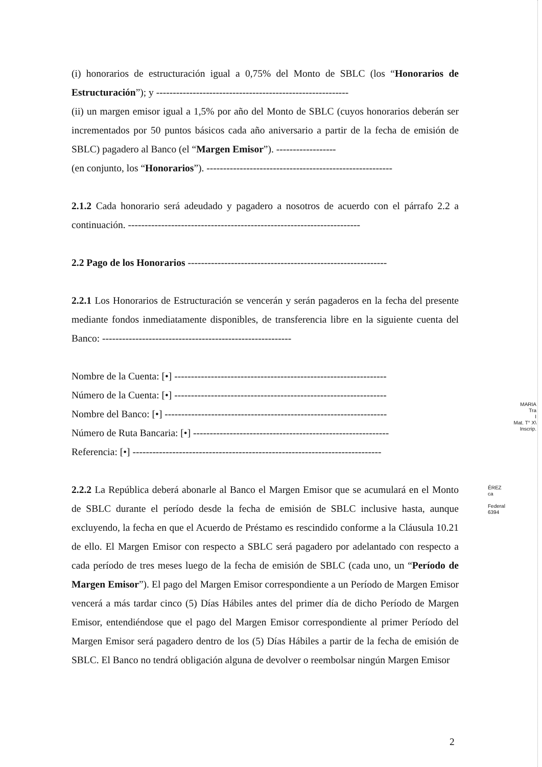(i) honorarios de estructuración igual a 0,75% del Monto de SBLC (los “Honorarios de Estructuración”); y ----------------------------------------------------------
(ii) un margen emisor igual a 1,5% por año del Monto de SBLC (cuyos honorarios deberán ser incrementados por 50 puntos básicos cada año aniversario a partir de la fecha de emisión de SBLC) pagadero al Banco (el “Margen Emisor”). ------------------
(en conjunto, los “Honorarios”). --------------------------------------------------------
2.1.2 Cada honorario será adeudado y pagadero a nosotros de acuerdo con el párrafo 2.2 a continuación. ----------------------------------------------------------------------
2.2 Pago de los Honorarios ------------------------------------------------------------
2.2.1 Los Honorarios de Estructuración se vencerán y serán pagaderos en la fecha del presente mediante fondos inmediatamente disponibles, de transferencia libre en la siguiente cuenta del Banco: ---------------------------------------------------------
Nombre de la Cuenta: [•] ----------------------------------------------------------------
Número de la Cuenta: [•] ----------------------------------------------------------------
Nombre del Banco: [•] -------------------------------------------------------------------
Número de Ruta Bancaria: [•] -----------------------------------------------------------
Referencia: [•] ---------------------------------------------------------------------------
2.2.2 La República deberá abonarle al Banco el Margen Emisor que se acumulará en el Monto de SBLC durante el período desde la fecha de emisión de SBLC inclusive hasta, aunque excluyendo, la fecha en que el Acuerdo de Préstamo es rescindido conforme a la Cláusula 10.21 de ello. El Margen Emisor con respecto a SBLC será pagadero por adelantado con respecto a cada período de tres meses luego de la fecha de emisión de SBLC (cada uno, un “Período de Margen Emisor”). El pago del Margen Emisor correspondiente a un Período de Margen Emisor vencerá a más tardar cinco (5) Días Hábiles antes del primer día de dicho Período de Margen Emisor, entendiéndose que el pago del Margen Emisor correspondiente al primer Período del Margen Emisor será pagadero dentro de los (5) Días Hábiles a partir de la fecha de emisión de SBLC. El Banco no tendrá obligación alguna de devolver o reembolsar ningún Margen Emisor
MARIA
Tra
I
Mat. T° X\
Inscrip.
ÉREZ
ca
Federal
6394
2